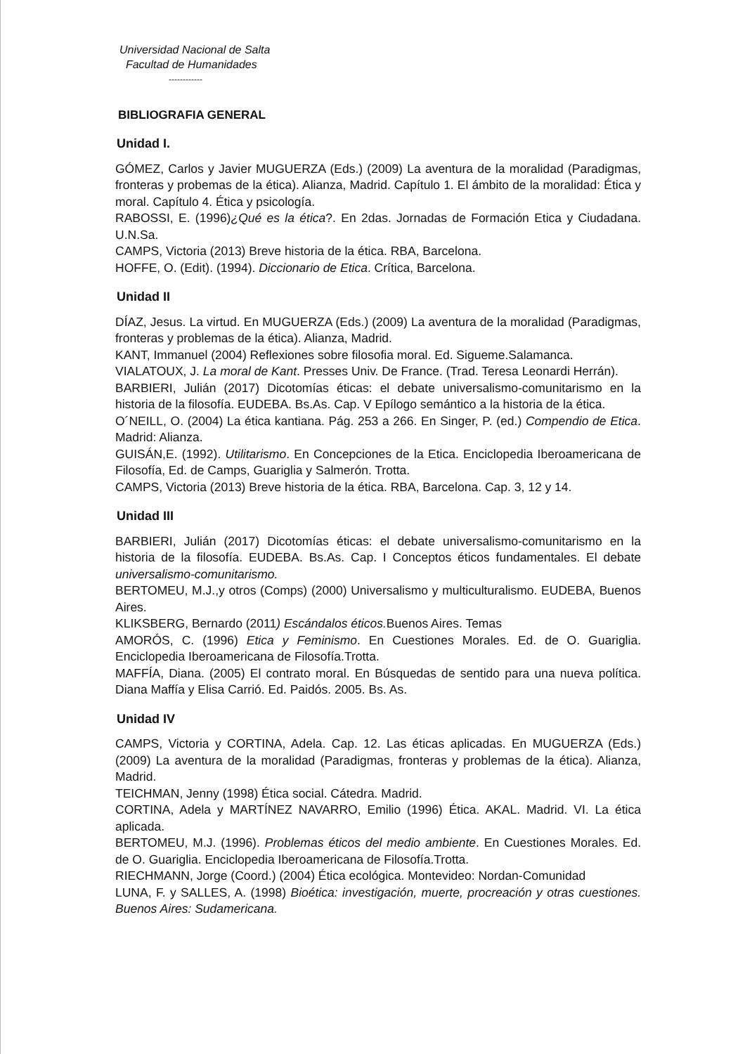Universidad Nacional de Salta
Facultad de Humanidades
------------
BIBLIOGRAFIA GENERAL
Unidad I.
GÓMEZ, Carlos y Javier MUGUERZA (Eds.) (2009) La aventura de la moralidad (Paradigmas, fronteras y probemas de la ética). Alianza, Madrid. Capítulo 1. El ámbito de la moralidad: Ética y moral. Capítulo 4. Ética y psicología.
RABOSSI, E. (1996)¿Qué es la ética?. En 2das. Jornadas de Formación Etica y Ciudadana. U.N.Sa.
CAMPS, Victoria (2013) Breve historia de la ética. RBA, Barcelona.
HOFFE, O. (Edit). (1994). Diccionario de Etica. Crítica, Barcelona.
Unidad II
DÍAZ, Jesus. La virtud. En MUGUERZA (Eds.) (2009) La aventura de la moralidad (Paradigmas, fronteras y problemas de la ética). Alianza, Madrid.
KANT, Immanuel (2004) Reflexiones sobre filosofia moral. Ed. Sigueme.Salamanca.
VIALATOUX, J. La moral de Kant. Presses Univ. De France. (Trad. Teresa Leonardi Herrán).
BARBIERI, Julián (2017) Dicotomías éticas: el debate universalismo-comunitarismo en la historia de la filosofía. EUDEBA. Bs.As. Cap. V Epílogo semántico a la historia de la ética.
O´NEILL, O. (2004) La ética kantiana. Pág. 253 a 266. En Singer, P. (ed.) Compendio de Etica. Madrid: Alianza.
GUISÁN,E. (1992). Utilitarismo. En Concepciones de la Etica. Enciclopedia Iberoamericana de Filosofía, Ed. de Camps, Guariglia y Salmerón. Trotta.
CAMPS, Victoria (2013) Breve historia de la ética. RBA, Barcelona. Cap. 3, 12 y 14.
Unidad III
BARBIERI, Julián (2017) Dicotomías éticas: el debate universalismo-comunitarismo en la historia de la filosofía. EUDEBA. Bs.As. Cap. I Conceptos éticos fundamentales. El debate universalismo-comunitarismo.
BERTOMEU, M.J.,y otros (Comps) (2000) Universalismo y multiculturalismo. EUDEBA, Buenos Aires.
KLIKSBERG, Bernardo (2011) Escándalos éticos. Buenos Aires. Temas
AMORÓS, C. (1996) Etica y Feminismo. En Cuestiones Morales. Ed. de O. Guariglia. Enciclopedia Iberoamericana de Filosofía.Trotta.
MAFFÍA, Diana. (2005) El contrato moral. En Búsquedas de sentido para una nueva política. Diana Maffía y Elisa Carrió. Ed. Paidós. 2005. Bs. As.
Unidad IV
CAMPS, Victoria y CORTINA, Adela. Cap. 12. Las éticas aplicadas. En MUGUERZA (Eds.) (2009) La aventura de la moralidad (Paradigmas, fronteras y problemas de la ética). Alianza, Madrid.
TEICHMAN, Jenny (1998) Ética social. Cátedra. Madrid.
CORTINA, Adela y MARTÍNEZ NAVARRO, Emilio (1996) Ética. AKAL. Madrid. VI. La ética aplicada.
BERTOMEU, M.J. (1996). Problemas éticos del medio ambiente. En Cuestiones Morales. Ed. de O. Guariglia. Enciclopedia Iberoamericana de Filosofía.Trotta.
RIECHMANN, Jorge (Coord.) (2004) Ética ecológica. Montevideo: Nordan-Comunidad
LUNA, F. y SALLES, A. (1998) Bioética: investigación, muerte, procreación y otras cuestiones. Buenos Aires: Sudamericana.